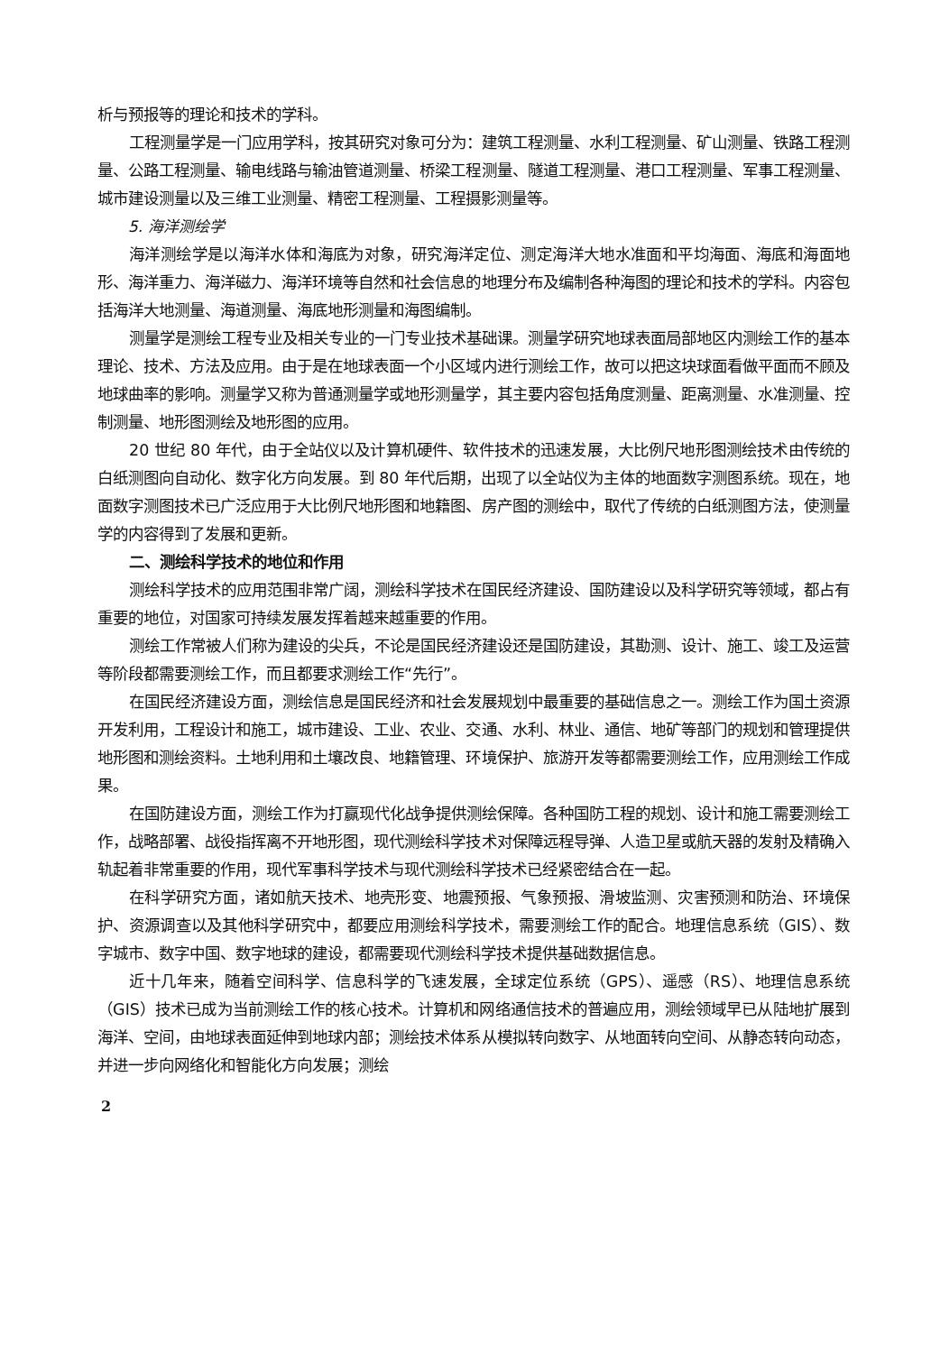析与预报等的理论和技术的学科。
工程测量学是一门应用学科，按其研究对象可分为：建筑工程测量、水利工程测量、矿山测量、铁路工程测量、公路工程测量、输电线路与输油管道测量、桥梁工程测量、隧道工程测量、港口工程测量、军事工程测量、城市建设测量以及三维工业测量、精密工程测量、工程摄影测量等。
5. 海洋测绘学
海洋测绘学是以海洋水体和海底为对象，研究海洋定位、测定海洋大地水准面和平均海面、海底和海面地形、海洋重力、海洋磁力、海洋环境等自然和社会信息的地理分布及编制各种海图的理论和技术的学科。内容包括海洋大地测量、海道测量、海底地形测量和海图编制。
测量学是测绘工程专业及相关专业的一门专业技术基础课。测量学研究地球表面局部地区内测绘工作的基本理论、技术、方法及应用。由于是在地球表面一个小区域内进行测绘工作，故可以把这块球面看做平面而不顾及地球曲率的影响。测量学又称为普通测量学或地形测量学，其主要内容包括角度测量、距离测量、水准测量、控制测量、地形图测绘及地形图的应用。
20 世纪 80 年代，由于全站仪以及计算机硬件、软件技术的迅速发展，大比例尺地形图测绘技术由传统的白纸测图向自动化、数字化方向发展。到 80 年代后期，出现了以全站仪为主体的地面数字测图系统。现在，地面数字测图技术已广泛应用于大比例尺地形图和地籍图、房产图的测绘中，取代了传统的白纸测图方法，使测量学的内容得到了发展和更新。
二、测绘科学技术的地位和作用
测绘科学技术的应用范围非常广阔，测绘科学技术在国民经济建设、国防建设以及科学研究等领域，都占有重要的地位，对国家可持续发展发挥着越来越重要的作用。
测绘工作常被人们称为建设的尖兵，不论是国民经济建设还是国防建设，其勘测、设计、施工、竣工及运营等阶段都需要测绘工作，而且都要求测绘工作“先行”。
在国民经济建设方面，测绘信息是国民经济和社会发展规划中最重要的基础信息之一。测绘工作为国土资源开发利用，工程设计和施工，城市建设、工业、农业、交通、水利、林业、通信、地矿等部门的规划和管理提供地形图和测绘资料。土地利用和土壤改良、地籍管理、环境保护、旅游开发等都需要测绘工作，应用测绘工作成果。
在国防建设方面，测绘工作为打赢现代化战争提供测绘保障。各种国防工程的规划、设计和施工需要测绘工作，战略部署、战役指挥离不开地形图，现代测绘科学技术对保障远程导弹、人造卫星或航天器的发射及精确入轨起着非常重要的作用，现代军事科学技术与现代测绘科学技术已经紧密结合在一起。
在科学研究方面，诸如航天技术、地壳形变、地震预报、气象预报、滑坡监测、灾害预测和防治、环境保护、资源调查以及其他科学研究中，都要应用测绘科学技术，需要测绘工作的配合。地理信息系统（GIS）、数字城市、数字中国、数字地球的建设，都需要现代测绘科学技术提供基础数据信息。
近十几年来，随着空间科学、信息科学的飞速发展，全球定位系统（GPS）、遥感（RS）、地理信息系统（GIS）技术已成为当前测绘工作的核心技术。计算机和网络通信技术的普遍应用，测绘领域早已从陆地扩展到海洋、空间，由地球表面延伸到地球内部；测绘技术体系从模拟转向数字、从地面转向空间、从静态转向动态，并进一步向网络化和智能化方向发展；测绘
2